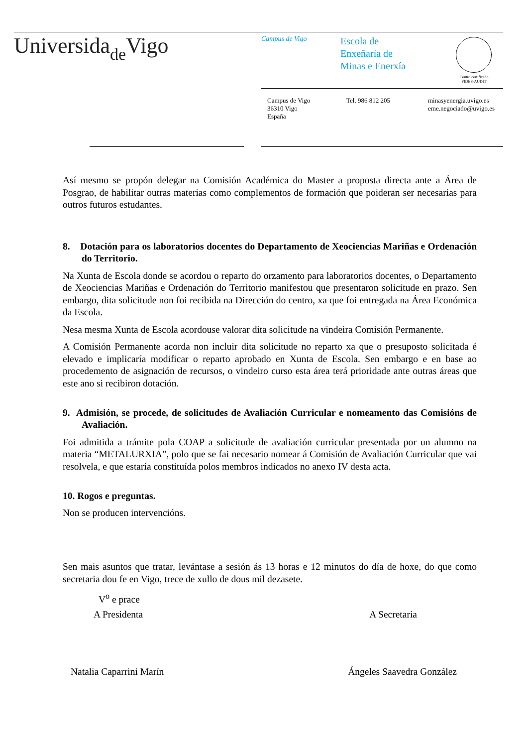Universidade Vigo Campus de Vigo
Escola de
Enxeñaría de
Minas e Enerxía
Centro certificado
FIDES-AUDIT
Campus de Vigo
36310 Vigo
España
Tel. 986 812 205
minasyenergia.uvigo.es
eme.negociado@uvigo.es
Así mesmo se propón delegar na Comisión Académica do Master a proposta directa ante a Área de Posgrao, de habilitar outras materias como complementos de formación que poideran ser necesarias para outros futuros estudantes.
8. Dotación para os laboratorios docentes do Departamento de Xeociencias Mariñas e Ordenación do Territorio.
Na Xunta de Escola donde se acordou o reparto do orzamento para laboratorios docentes, o Departamento de Xeociencias Mariñas e Ordenación do Territorio manifestou que presentaron solicitude en prazo. Sen embargo, dita solicitude non foi recibida na Dirección do centro, xa que foi entregada na Área Económica da Escola.
Nesa mesma Xunta de Escola acordouse valorar dita solicitude na vindeira Comisión Permanente.
A Comisión Permanente acorda non incluir dita solicitude no reparto xa que o presuposto solicitada é elevado e implicaría modificar o reparto aprobado en Xunta de Escola. Sen embargo e en base ao procedemento de asignación de recursos, o vindeiro curso esta área terá prioridade ante outras áreas que este ano si recibiron dotación.
9. Admisión, se procede, de solicitudes de Avaliación Curricular e nomeamento das Comisións de Avaliación.
Foi admitida a trámite pola COAP a solicitude de avaliación curricular presentada por un alumno na materia “METALURXIA”, polo que se fai necesario nomear á Comisión de Avaliación Curricular que vai resolvela, e que estaría constituída polos membros indicados no anexo IV desta acta.
10. Rogos e preguntas.
Non se producen intervencións.
Sen mais asuntos que tratar, levántase a sesión ás 13 horas e 12 minutos do día de hoxe, do que como secretaria dou fe en Vigo, trece de xullo de dous mil dezasete.
V<sup>o</sup> e prace
A Presidenta A Secretaria
Natalia Caparrini Marín Ángeles Saavedra González